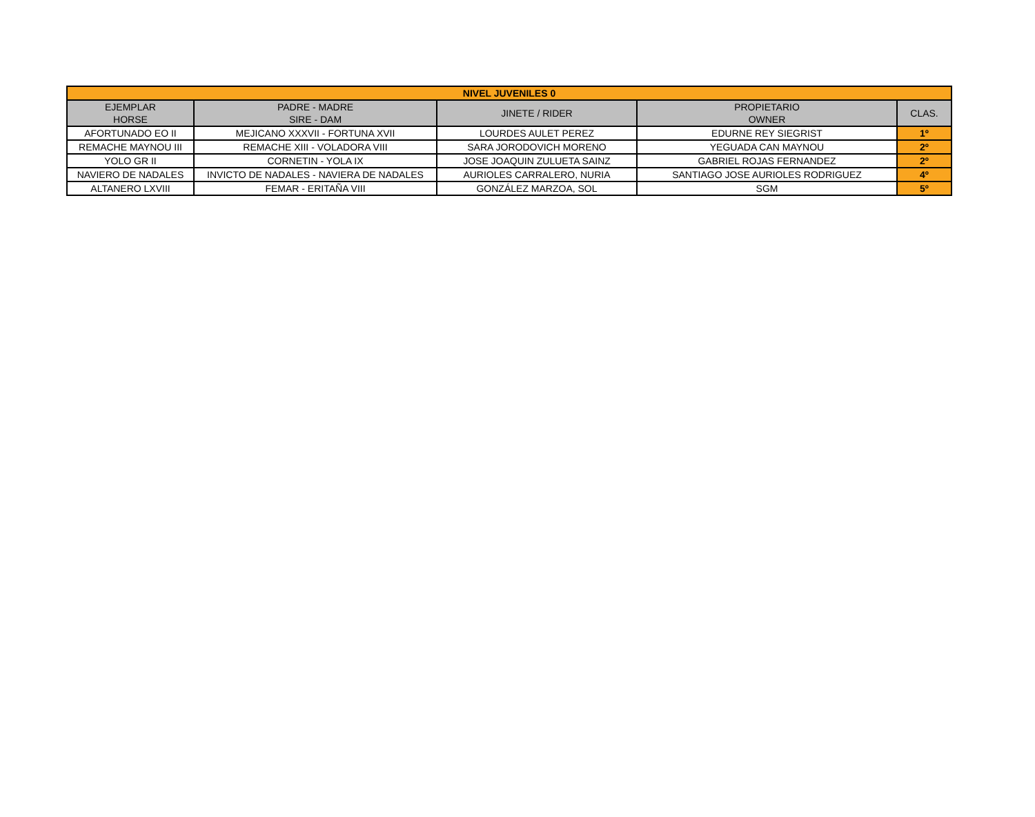| NIVEL JUVENILES 0 | | | | |
| --- | --- | --- | --- | --- |
| EJEMPLAR HORSE | PADRE - MADRE SIRE - DAM | JINETE / RIDER | PROPIETARIO OWNER | CLAS. |
| AFORTUNADO EO II | MEJICANO XXXVII - FORTUNA XVII | LOURDES AULET PEREZ | EDURNE REY SIEGRIST | 1º |
| REMACHE MAYNOU III | REMACHE XIII - VOLADORA VIII | SARA JORODOVICH MORENO | YEGUADA CAN MAYNOU | 2º |
| YOLO GR II | CORNETIN - YOLA IX | JOSE JOAQUIN ZULUETA SAINZ | GABRIEL ROJAS FERNANDEZ | 2º |
| NAVIERO DE NADALES | INVICTO DE NADALES - NAVIERA DE NADALES | AURIOLES CARRALERO, NURIA | SANTIAGO JOSE AURIOLES RODRIGUEZ | 4º |
| ALTANERO LXVIII | FEMAR - ERITAÑA VIII | GONZÁLEZ MARZOA, SOL | SGM | 5º |